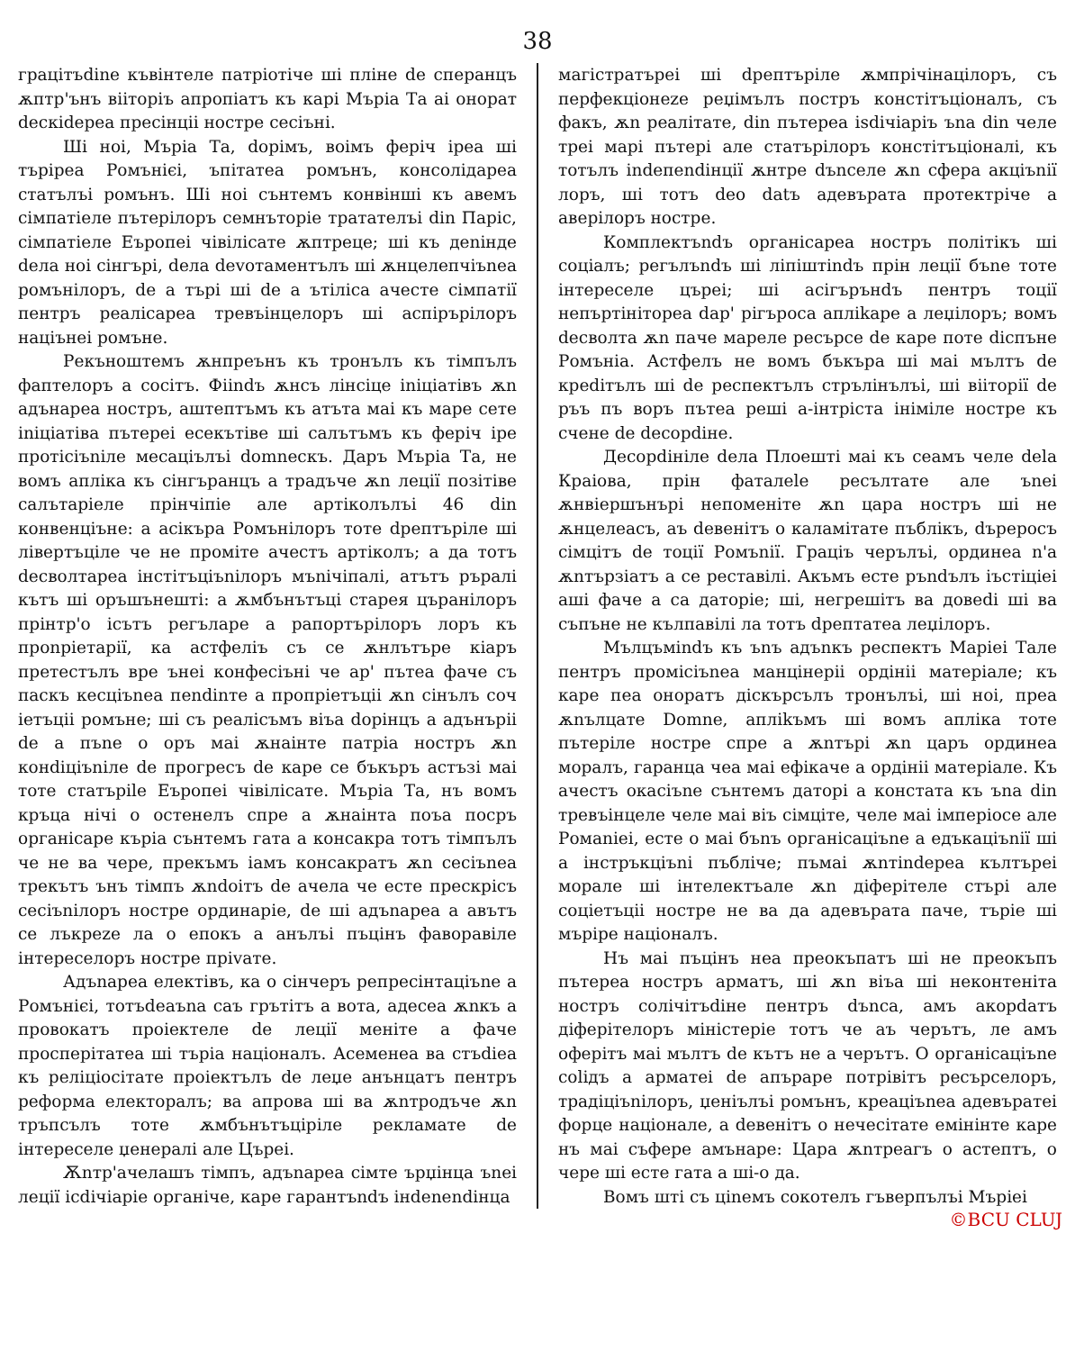38
грацітъdine къвінтеле патріотіче ші пліне de сперанцъ ѫптр'ънъ вііторіъ апропіатъ къ карі Мъріа Та аі онорат deскіdереа пресінціі ностре сесіъні.
Ші ноі, Мъріа Та, dорімъ, воімъ феріч іреа ші търіреа Ромънієі, ъпітатеа ромънъ, консолідареа статълъі ромънъ. Ші ноі сънтемъ конвінші къ авемъ сімпатіеле пътерілоръ семнъторіе тратателъі din Паріс, сімпатіеле Еъропеі чівілісате ѫптреце; ші къ деnінде dела ноі сінгърі, dела devотаментълъ ші ѫнцелепчіъnеа ромънілоръ, de а търі ші de а ътіліса ачесте сімпатії пентръ реалісареа тревъінцелоръ ші аспірърілоръ націънеі ромъне.
Рекъноштемъ ѫнпреънъ къ тронълъ къ тімпълъ фаптелоръ а сосітъ. Фіindъ ѫнсъ лінсіце іnіціатівъ ѫn адънареа ностръ, аштептъмъ къ атъта маі къ маре сете іnіціатіва пътереі есекътіве ші салътъмъ къ феріч іре протісіъnіле месаціълъі domnескъ. Даръ Мъріа Та, не вомъ апліка къ сінгъранцъ а традъче ѫn леції позітіве салътаріеле прінчіпіе але артіколълъі 46 din конвенціъне: а асікъра Ромънілоръ тоте dрептъріле ші лівертъціле че не проміте ачестъ артіколъ; а да тотъ deсволтареа інстітъціъnілоръ мъnічіпалі, атътъ ръралі кътъ ші оръшънешті: а ѫмбънътъці старея църанілоръ прінтр'о ісътъ регъларе а рапортърілоръ лоръ къ проnріетарії, ка астфеліъ съ се ѫнлътъре кіаръ претестълъ вре ънеі конфесіъні че ар' пътеа фаче съ паскъ кесціъnеа пеndinте а пропріетъціі ѫn сінълъ соч іетъціі ромъне; ші съ реалісъмъ віъа dорінцъ а адънъріі de а пъne о оръ маі ѫнаінте патріа ностръ ѫn конdіціъnіле de прогресъ de каре се бъкъръ астъзі маі тоте статъріle Еъропеі чівілісате. Мъріа Та, нъ вомъ кръца нічі о остенелъ спре а ѫнаінта поъа посръ органісаре къріа сънтемъ гата а консакра тотъ тімпълъ че не ва чере, прекъмъ іамъ консакратъ ѫn сесіъnеа трекътъ ънъ тімпъ ѫndoітъ de ачела че есте прескрісъ сесіъnілоръ ностре ординаріе, de ші адъnареа а авътъ се лъкреzе ла о епокъ а анълъі пъцінъ фаворавіле інтереселоръ ностре пріvате.
Адъnареа електівъ, ка о сінчеръ репресінтаціъnе а Ромънієі, тотъdeаъnа саъ грътітъ а вота, адесеа ѫnкъ а провокатъ проіектеле de леції меніте а фаче просперітатеа ші търіа націоналъ. Асеменеа ва стъdіеа къ реліціосітате проіектълъ de леџе анънцатъ пентръ реформа електоралъ; ва апрова ші ва ѫnтродъче ѫn тръпсълъ тоте ѫмбънътъціріле рекламате de інтереселе џенералі але Църеі.
Ѫnтр'ачелашъ тімпъ, адъnареа сімте ърџінца ъnеі леції ісdічіаріе органіче, каре гарантъndъ інdеnеndінца
магістратъреі ші dрептъріле ѫмпрічінацілоръ, съ перфекціонеzе реџімълъ постръ констітъціоналъ, съ факъ, ѫn реалітате, din пътереа іsdічіаріъ ъnа din челе треі марі пътері але статърілоръ констітъціоналі, къ тотълъ іndепеndінції ѫнтре dъnселе ѫn сфера акціъnії лоръ, ші тотъ deo datъ адевърата протектріче а аверілоръ ностре.
Комплектъndъ органісареа ностръ політікъ ші соціалъ; регълъndъ ші ліпіштіndъ прін леції бъnе тоте інтереселе църеі; ші асігърънdъ пентръ тоції непъртініторea dар' рігъроса апліkарe а леџілоръ; вомъ deсволта ѫn паче мареле ресърсе de каре поте dіспъне Ромъніа. Астфелъ не вомъ бъкъра ші маі мълтъ de креdітълъ ші de респектълъ стрълінълъі, ші вііторії de ръъ пъ воръ пътеа решi а-інтріста інімiле ностре къ сченe de deсорdіне.
Десорdініле dела Плоешті маі къ сеамъ челе dela Краіова, прін фаталеle ресълтате але ъnеі ѫнвіершънърі непоменіте ѫn цара ностръ ші не ѫнцелеасъ, аъ deвенітъ о каламітате пъблікъ, dъреросъ сімцітъ de тоції Ромъnії. Грацiъ черълъі, ординеа n'а ѫnтързіатъ а се реставілі. Акъмъ есте ръndълъ іъстіціеі аші фаче а са даторіе; ші, негрешітъ ва довеdі ші ва съпъне не кълпавілі ла тотъ dрептатеа леџілоръ.
Мълцъміndъ къ ъnъ адъnкъ респектъ Маріеі Тале пентръ промісіъnеа манцінеріі ордініі матеріале; къ каре пеа онoратъ діскърсълъ тронълъі, ші ноі, преа ѫnълцате Domne, апліkъмъ ші вомъ апліка тоте пътеріле ностре спре а ѫnтърі ѫn царъ ординеа моралъ, гаранца чеа маі ефікаче а ордініі матеріале. Къ ачестъ окасіъnе сънтемъ даторі а констата къ ъna din тревъінцеле челе маі віъ сімціте, челе маі імперіосе але Ромаnіеі, есте о маі бъnъ органісаціъnе а едъкаціъnії ші а інстръкціъnі пъбліче; пъмаі ѫnтіndереа кълтъреі морале ші інтелектъале ѫn діферітеле стърі але соціетъціі ностре не ва да адевърата паче, търіе ші мъріре націоналъ.
Нъ маі пъцінъ неа преокъпатъ ші не преокъпъ пътереа ностръ арматъ, ші ѫn віъа ші неконтеніта ностръ солічітъdіне пентръ dъnса, амъ акорdатъ діферітелоръ міністеріе тотъ че аъ черътъ, ле амъ оферітъ маі мълтъ de кътъ не а черътъ. О органісаціъnе соlідъ а арматеі de апъраре потрівітъ ресърселоръ, традіціъnілоръ, џеніълъі ромънъ, креаціъnеа адевъратеі форце націонале, а deвенітъ о нечесітате емінінте каре нъ маі съфере амънаре: Цара ѫnтреагъ о астептъ, о чере ші есте гата а ші-о да.
Вомъ шті съ ціnемъ сокотелъ гъверпълъі Мъріеі
©BCU CLUJ